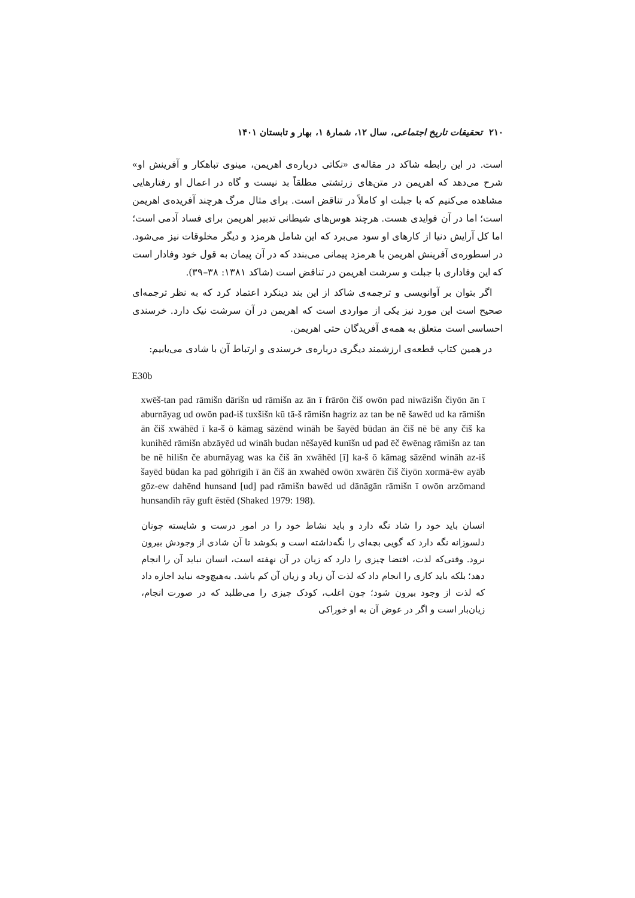۲۱۰ تحقیقات تاریخ اجتماعی، سال ۱۲، شمارهٔ ۱، بهار و تابستان ۱۴۰۱
است. در این رابطه شاکد در مقاله‌ی «نکاتی درباره‌ی اهریمن، مینوی تباهکار و آفرینش او» شرح می‌دهد که اهریمن در متن‌های زرتشتی مطلقاً بد نیست و گاه در اعمال او رفتارهایی مشاهده می‌کنیم که با جبلت او کاملاً در تناقض است. برای مثال مرگ هرچند آفریده‌ی اهریمن است؛ اما در آن فوایدی هست. هرچند هوس‌های شیطانی تدبیر اهریمن برای فساد آدمی است؛ اما کل آرایش دنیا از کارهای او سود می‌برد که این شامل هرمزد و دیگر مخلوقات نیز می‌شود. در اسطوره‌ی آفرینش اهریمن با هرمزد پیمانی می‌بندد که در آن پیمان به قول خود وفادار است که این وفاداری با جبلت و سرشت اهریمن در تناقض است (شاکد ۱۳۸۱: ۳۸–۳۹).
اگر بتوان بر آوانویسی و ترجمه‌ی شاکد از این بند دینکرد اعتماد کرد که به نظر ترجمه‌ای صحیح است این مورد نیز یکی از مواردی است که اهریمن در آن سرشت نیک دارد. خرسندی احساسی است متعلق به همه‌ی آفریدگان حتی اهریمن.
در همین کتاب قطعه‌ی ارزشمند دیگری درباره‌ی خرسندی و ارتباط آن با شادی می‌یابیم:
E30b
xwēš-tan pad rāmišn dārišn ud rāmišn az ān ī frārōn čiš owōn pad niwāzišn čiyōn ān ī aburnāyag ud owōn pad-iš tuxšišn kū tā-š rāmišn hagriz az tan be nē šawēd ud ka rāmišn ān čiš xwāhēd ī ka-š ō kāmag sāzēnd wināh be šayēd būdan ān čiš nē bē any čiš ka kunihēd rāmišn abzāyēd ud wināh budan nēšayēd kunīšn ud pad ēč ēwēnag rāmišn az tan be nē hilišn če aburnāyag was ka čiš ān xwāhēd [ī] ka-š ō kāmag sāzēnd wināh az-iš šayēd būdan ka pad gōhrīgīh ī ān čiš ān xwahēd owōn xwārēn čiš čiyōn xormā-ēw ayāb gōz-ew dahēnd hunsand [ud] pad rāmišn bawēd ud dānāgān rāmišn ī owōn arzōmand hunsandīh rāy guft ēstēd (Shaked 1979: 198).
انسان باید خود را شاد نگه دارد و باید نشاط خود را در امور درست و شایسته چونان دلسوزانه نگه دارد که گویی بچه‌ای را نگه‌داشته است و بکوشد تا آن شادی از وجودش بیرون نرود. وقتی‌که لذت، اقتضا چیزی را دارد که زیان در آن نهفته است، انسان نباید آن را انجام دهد؛ بلکه باید کاری را انجام داد که لذت آن زیاد و زیان آن کم باشد. به‌هیچ‌وجه نباید اجازه داد که لذت از وجود بیرون شود؛ چون اغلب، کودک چیزی را می‌طلبد که در صورت انجام، زیان‌بار است و اگر در عوض آن به او خوراکی